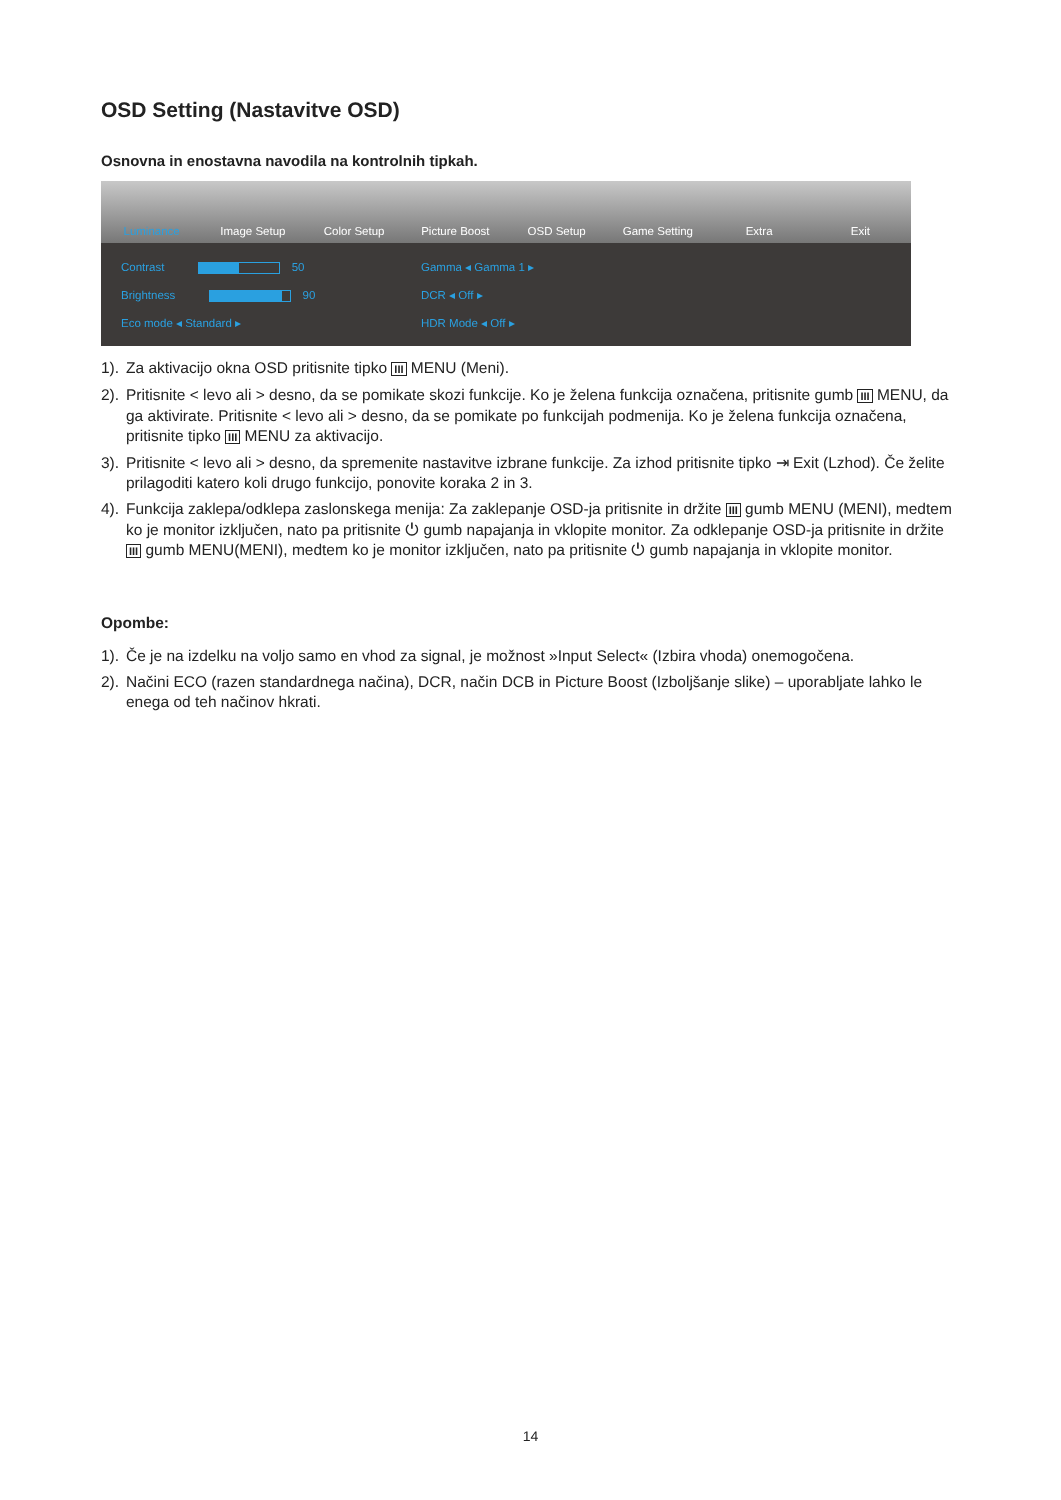OSD Setting (Nastavitve OSD)
Osnovna in enostavna navodila na kontrolnih tipkah.
Luminance Image Setup Color Setup Picture Boost OSD Setup Game Setting Extra Exit
Contrast 50
Brightness 90
Eco mode ◂ Standard ▸
Gamma ◂ Gamma 1 ▸
DCR ◂ Off ▸
HDR Mode ◂ Off ▸
1). Za aktivacijo okna OSD pritisnite tipko III MENU (Meni).
2). Pritisnite < levo ali > desno, da se pomikate skozi funkcije. Ko je želena funkcija označena, pritisnite gumb III MENU, da ga aktivirate. Pritisnite < levo ali > desno, da se pomikate po funkcijah podmenija. Ko je želena funkcija označena, pritisnite tipko III MENU za aktivacijo.
3). Pritisnite < levo ali > desno, da spremenite nastavitve izbrane funkcije. Za izhod pritisnite tipko ⇥ Exit (Lzhod). Če želite prilagoditi katero koli drugo funkcijo, ponovite koraka 2 in 3.
4). Funkcija zaklepa/odklepa zaslonskega menija: Za zaklepanje OSD-ja pritisnite in držite III gumb MENU (MENI), medtem ko je monitor izključen, nato pa pritisnite ⏻ gumb napajanja in vklopite monitor. Za odklepanje OSD-ja pritisnite in držite III gumb MENU(MENI), medtem ko je monitor izključen, nato pa pritisnite ⏻ gumb napajanja in vklopite monitor.
Opombe:
1). Če je na izdelku na voljo samo en vhod za signal, je možnost »Input Select« (Izbira vhoda) onemogočena.
2). Načini ECO (razen standardnega načina), DCR, način DCB in Picture Boost (Izboljšanje slike) – uporabljate lahko le enega od teh načinov hkrati.
14